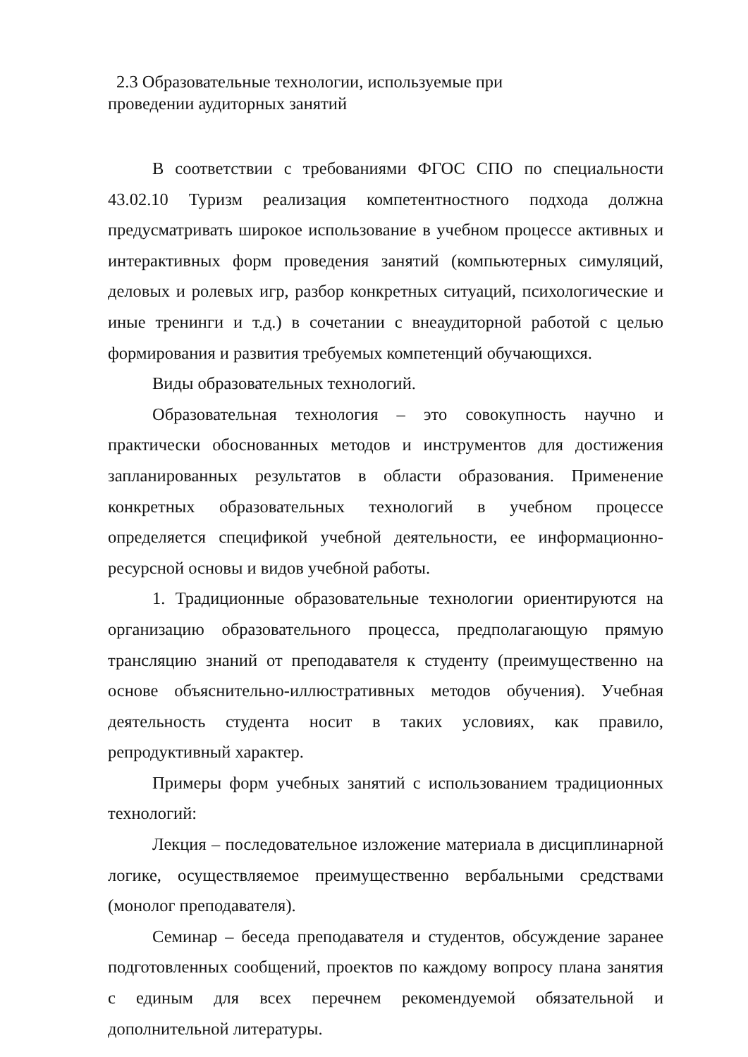2.3 Образовательные технологии, используемые при
проведении аудиторных занятий
В соответствии с требованиями ФГОС СПО по специальности 43.02.10 Туризм реализация компетентностного подхода должна предусматривать широкое использование в учебном процессе активных и интерактивных форм проведения занятий (компьютерных симуляций, деловых и ролевых игр, разбор конкретных ситуаций, психологические и иные тренинги и т.д.) в сочетании с внеаудиторной работой с целью формирования и развития требуемых компетенций обучающихся.
Виды образовательных технологий.
Образовательная технология – это совокупность научно и практически обоснованных методов и инструментов для достижения запланированных результатов в области образования. Применение конкретных образовательных технологий в учебном процессе определяется спецификой учебной деятельности, ее информационно-ресурсной основы и видов учебной работы.
1. Традиционные образовательные технологии ориентируются на организацию образовательного процесса, предполагающую прямую трансляцию знаний от преподавателя к студенту (преимущественно на основе объяснительно-иллюстративных методов обучения). Учебная деятельность студента носит в таких условиях, как правило, репродуктивный характер.
Примеры форм учебных занятий с использованием традиционных технологий:
Лекция – последовательное изложение материала в дисциплинарной логике, осуществляемое преимущественно вербальными средствами (монолог преподавателя).
Семинар – беседа преподавателя и студентов, обсуждение заранее подготовленных сообщений, проектов по каждому вопросу плана занятия с единым для всех перечнем рекомендуемой обязательной и дополнительной литературы.